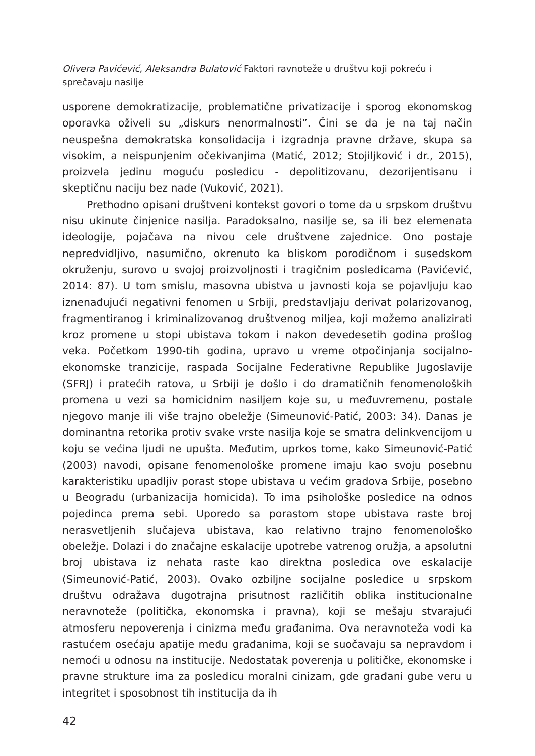Olivera Pavićević, Aleksandra Bulatović Faktori ravnoteže u društvu koji pokreću i sprečavaju nasilje
usporene demokratizacije, problematične privatizacije i sporog ekonomskog oporavka oživeli su „diskurs nenormalnosti”. Čini se da je na taj način neuspešna demokratska konsolidacija i izgradnja pravne države, skupa sa visokim, a neispunjenim očekivanjima (Matić, 2012; Stojiljković i dr., 2015), proizvela jedinu moguću posledicu - depolitizovanu, dezorijentisanu i skeptičnu naciju bez nade (Vuković, 2021).
Prethodno opisani društveni kontekst govori o tome da u srpskom društvu nisu ukinute činjenice nasilja. Paradoksalno, nasilje se, sa ili bez elemenata ideologije, pojačava na nivou cele društvene zajednice. Ono postaje nepredvidljivo, nasumično, okrenuto ka bliskom porodičnom i susedskom okruženju, surovo u svojoj proizvoljnosti i tragičnim posledicama (Pavićević, 2014: 87). U tom smislu, masovna ubistva u javnosti koja se pojavljuju kao iznenađujući negativni fenomen u Srbiji, predstavljaju derivat polarizovanog, fragmentiranog i kriminalizovanog društvenog miljea, koji možemo analizirati kroz promene u stopi ubistava tokom i nakon devedesetih godina prošlog veka. Početkom 1990-tih godina, upravo u vreme otpočinjanja socijalno-ekonomske tranzicije, raspada Socijalne Federativne Republike Jugoslavije (SFRJ) i pratećih ratova, u Srbiji je došlo i do dramatičnih fenomenoloških promena u vezi sa homicidnim nasiljem koje su, u međuvremenu, postale njegovo manje ili više trajno obeležje (Simeunović-Patić, 2003: 34). Danas je dominantna retorika protiv svake vrste nasilja koje se smatra delinkvencijom u koju se većina ljudi ne upušta. Međutim, uprkos tome, kako Simeunović-Patić (2003) navodi, opisane fenomenološke promene imaju kao svoju posebnu karakteristiku upadljiv porast stope ubistava u većim gradova Srbije, posebno u Beogradu (urbanizacija homicida). To ima psihološke posledice na odnos pojedinca prema sebi. Uporedo sa porastom stope ubistava raste broj nerasvetljenih slučajeva ubistava, kao relativno trajno fenomenološko obeležje. Dolazi i do značajne eskalacije upotrebe vatrenog oružja, a apsolutni broj ubistava iz nehata raste kao direktna posledica ove eskalacije (Simeunović-Patić, 2003). Ovako ozbiljne socijalne posledice u srpskom društvu odražava dugotrajna prisutnost različitih oblika institucionalne neravnoteže (politička, ekonomska i pravna), koji se mešaju stvarajući atmosferu nepoverenja i cinizma među građanima. Ova neravnoteža vodi ka rastućem osećaju apatije među građanima, koji se suočavaju sa nepravdom i nemoći u odnosu na institucije. Nedostatak poverenja u političke, ekonomske i pravne strukture ima za posledicu moralni cinizam, gde građani gube veru u integritet i sposobnost tih institucija da ih
42